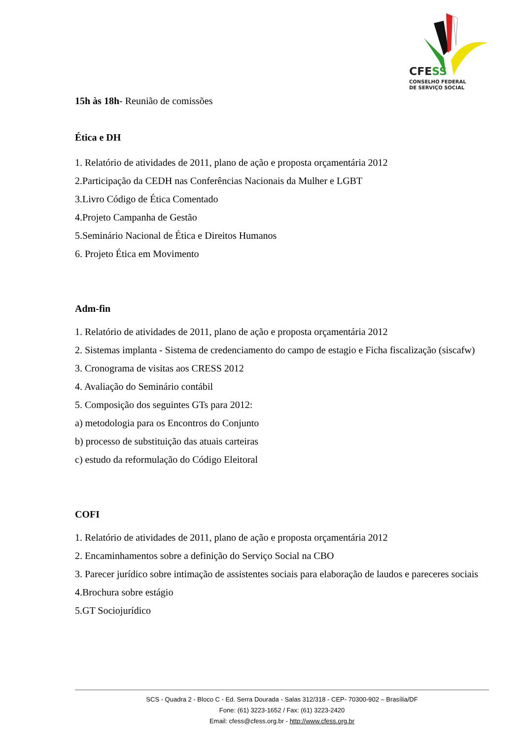CFESS
CONSELHO FEDERAL
DE SERVIÇO SOCIAL
15h às 18h- Reunião de comissões
Ética e DH
1. Relatório de atividades de 2011, plano de ação e proposta orçamentária 2012
2.Participação da CEDH nas Conferências Nacionais da Mulher e LGBT
3.Livro Código de Ética Comentado
4.Projeto Campanha de Gestão
5.Seminário Nacional de Ética e Direitos Humanos
6. Projeto Ética em Movimento
Adm-fin
1. Relatório de atividades de 2011, plano de ação e proposta orçamentária 2012
2. Sistemas implanta - Sistema de credenciamento do campo de estagio e Ficha fiscalização (siscafw)
3. Cronograma de visitas aos CRESS 2012
4. Avaliação do Seminário contábil
5. Composição dos seguintes GTs para 2012:
a) metodologia para os Encontros do Conjunto
b) processo de substituição das atuais carteiras
c) estudo da reformulação do Código Eleitoral
COFI
1. Relatório de atividades de 2011, plano de ação e proposta orçamentária 2012
2. Encaminhamentos sobre a definição do Serviço Social na CBO
3. Parecer jurídico sobre intimação de assistentes sociais para elaboração de laudos e pareceres sociais
4.Brochura sobre estágio
5.GT Sociojurídico
SCS - Quadra 2 - Bloco C - Ed. Serra Dourada - Salas 312/318 - CEP- 70300-902 – Brasília/DF
Fone: (61) 3223-1652 / Fax: (61) 3223-2420
Email: cfess@cfess.org.br - http://www.cfess.org.br